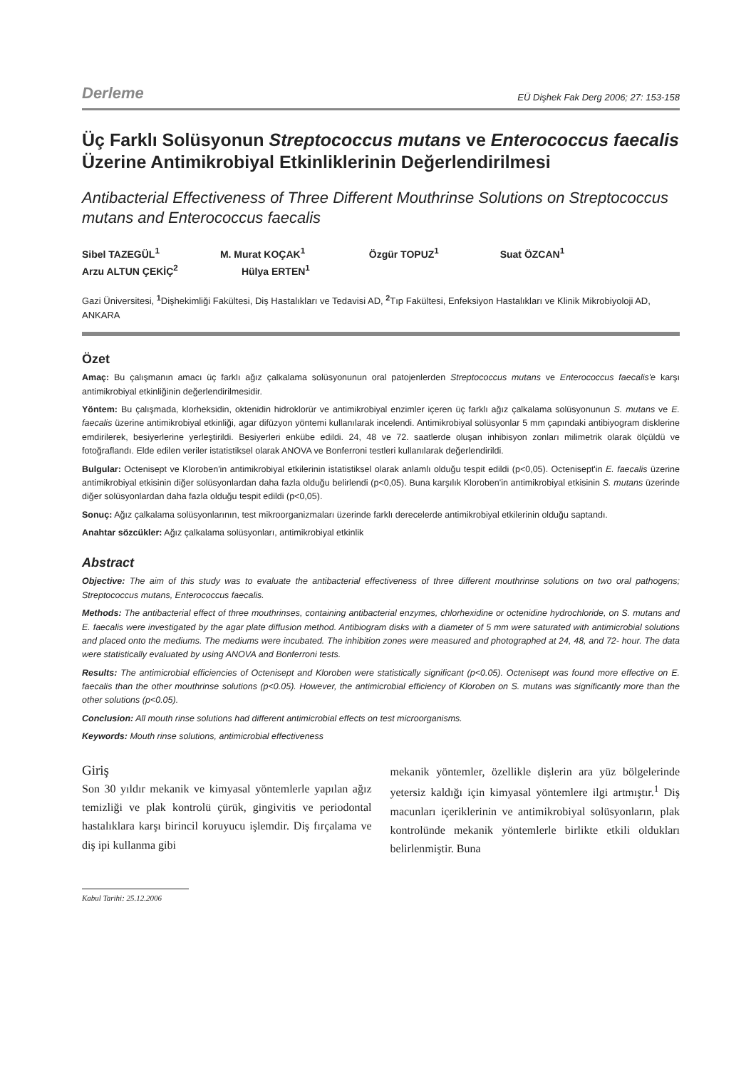Derleme EÜ Dişhek Fak Derg 2006; 27: 153-158
Üç Farklı Solüsyonun Streptococcus mutans ve Enterococcus faecalis Üzerine Antimikrobiyal Etkinliklerinin Değerlendirilmesi
Antibacterial Effectiveness of Three Different Mouthrinse Solutions on Streptococcus mutans and Enterococcus faecalis
Sibel TAZEGÜL<sup>1</sup> M. Murat KOÇAK<sup>1</sup> Özgür TOPUZ<sup>1</sup> Suat ÖZCAN<sup>1</sup>
Arzu ALTUN ÇEKİÇ<sup>2</sup> Hülya ERTEN<sup>1</sup>
Gazi Üniversitesi, <sup>1</sup> Dişhekimliği Fakültesi, Diş Hastalıkları ve Tedavisi AD, <sup>2</sup> Tıp Fakültesi, Enfeksiyon Hastalıkları ve Klinik Mikrobiyoloji AD, ANKARA
Özet
Amaç: Bu çalışmanın amacı üç farklı ağız çalkalama solüsyonunun oral patojenlerden Streptococcus mutans ve Enterococcus faecalis'e karşı antimikrobiyal etkinliğinin değerlendirilmesidir.
Yöntem: Bu çalışmada, klorheksidin, oktenidin hidroklorür ve antimikrobiyal enzimler içeren üç farklı ağız çalkalama solüsyonunun S. mutans ve E. faecalis üzerine antimikrobiyal etkinliği, agar difüzyon yöntemi kullanılarak incelendi. Antimikrobiyal solüsyonlar 5 mm çapındaki antibiyogram disklerine emdirilerek, besiyerlerine yerleştirildi. Besiyerleri enkübe edildi. 24, 48 ve 72. saatlerde oluşan inhibisyon zonları milimetrik olarak ölçüldü ve fotoğraflandı. Elde edilen veriler istatistiksel olarak ANOVA ve Bonferroni testleri kullanılarak değerlendirildi.
Bulgular: Octenisept ve Kloroben'in antimikrobiyal etkilerinin istatistiksel olarak anlamlı olduğu tespit edildi (p<0,05). Octenisept'in E. faecalis üzerine antimikrobiyal etkisinin diğer solüsyonlardan daha fazla olduğu belirlendi (p<0,05). Buna karşılık Kloroben'in antimikrobiyal etkisinin S. mutans üzerinde diğer solüsyonlardan daha fazla olduğu tespit edildi (p<0,05).
Sonuç: Ağız çalkalama solüsyonlarının, test mikroorganizmaları üzerinde farklı derecelerde antimikrobiyal etkilerinin olduğu saptandı.
Anahtar sözcükler: Ağız çalkalama solüsyonları, antimikrobiyal etkinlik
Abstract
Objective: The aim of this study was to evaluate the antibacterial effectiveness of three different mouthrinse solutions on two oral pathogens; Streptococcus mutans, Enterococcus faecalis.
Methods: The antibacterial effect of three mouthrinses, containing antibacterial enzymes, chlorhexidine or octenidine hydrochloride, on S. mutans and E. faecalis were investigated by the agar plate diffusion method. Antibiogram disks with a diameter of 5 mm were saturated with antimicrobial solutions and placed onto the mediums. The mediums were incubated. The inhibition zones were measured and photographed at 24, 48, and 72- hour. The data were statistically evaluated by using ANOVA and Bonferroni tests.
Results: The antimicrobial efficiencies of Octenisept and Kloroben were statistically significant (p<0.05). Octenisept was found more effective on E. faecalis than the other mouthrinse solutions (p<0.05). However, the antimicrobial efficiency of Kloroben on S. mutans was significantly more than the other solutions (p<0.05).
Conclusion: All mouth rinse solutions had different antimicrobial effects on test microorganisms.
Keywords: Mouth rinse solutions, antimicrobial effectiveness
Giriş
Son 30 yıldır mekanik ve kimyasal yöntemlerle yapılan ağız temizliği ve plak kontrolü çürük, gingivitis ve periodontal hastalıklara karşı birincil koruyucu işlemdir. Diş fırçalama ve diş ipi kullanma gibi
Kabul Tarihi: 25.12.2006
mekanik yöntemler, özellikle dişlerin ara yüz bölgelerinde yetersiz kaldığı için kimyasal yöntemlere ilgi artmıştır.<sup>1</sup> Diş macunları içeriklerinin ve antimikrobiyal solüsyonların, plak kontrolünde mekanik yöntemlerle birlikte etkili oldukları belirlenmiştir. Buna